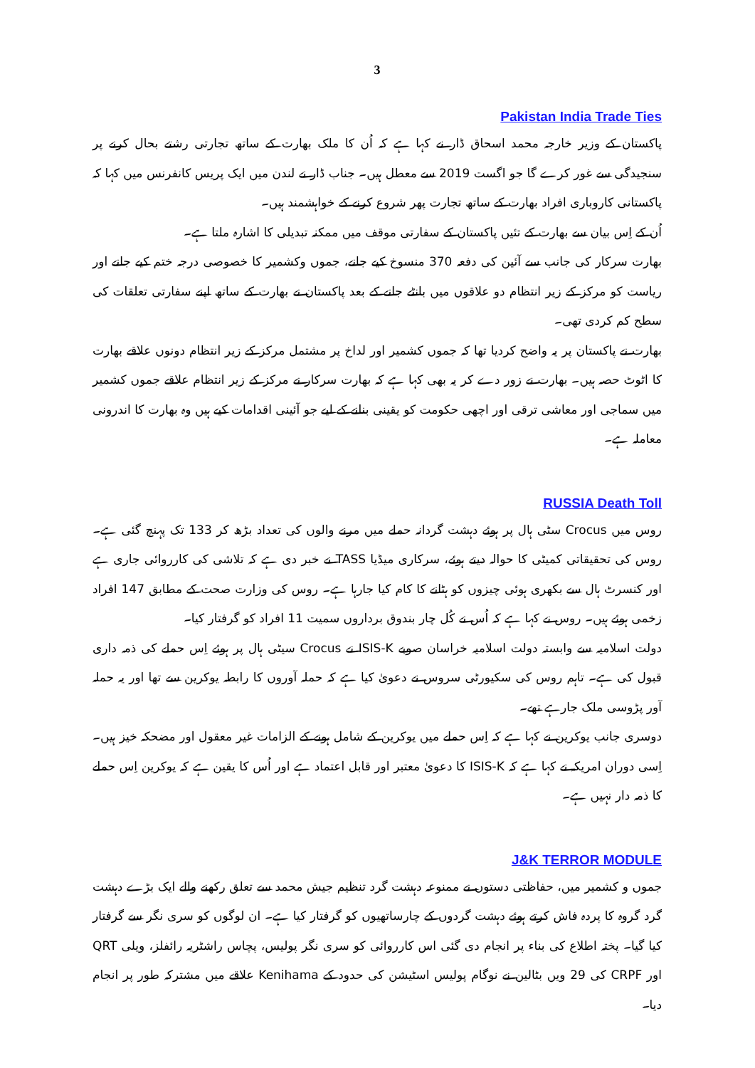3
Pakistan India Trade Ties
پاکستان کے وزیر خارجہ محمد اسحاق ڈار نے کہا ہے کہ اُن کا ملک بھارت کے ساتھ تجارتی رشتے بحال کرنے پر سنجیدگی سے غور کرے گا جو اگست 2019 سے معطل ہیں۔ جناب ڈار نے لندن میں ایک پریس کانفرنس میں کہا کہ پاکستانی کاروباری افراد بھارت کے ساتھ تجارت پھر شروع کرنے کے خواہشمند ہیں۔
اُن کے اِس بیان سے بھارت کے تئیں پاکستان کے سفارتی موقف میں ممکنہ تبدیلی کا اشارہ ملتا ہے۔
بھارت سرکار کی جانب سے آئین کی دفعہ 370 منسوخ کیے جانے، جموں وکشمیر کا خصوصی درجہ ختم کیے جانے اور ریاست کو مرکز کے زیر انتظام دو علاقوں میں بانٹے جانے کے بعد پاکستان نے بھارت کے ساتھ اپنے سفارتی تعلقات کی سطح کم کردی تھی۔
بھارت نے پاکستان پر یہ واضح کردیا تھا کہ جموں کشمیر اور لداخ پر مشتمل مرکز کے زیر انتظام دونوں علاقے بھارت کا اٹوٹ حصہ ہیں۔ بھارت نے زور دے کر یہ بھی کہا ہے کہ بھارت سرکار نے مرکز کے زیر انتظام علاقے جموں کشمیر میں سماجی اور معاشی ترقی اور اچھی حکومت کو یقینی بنانے کے لیے جو آئینی اقدامات کیے ہیں وہ بھارت کا اندرونی معاملہ ہے۔
RUSSIA Death Toll
روس میں Crocus سٹی ہال پر ہوئے دہشت گردانہ حملے میں مرنے والوں کی تعداد بڑھ کر 133 تک پہنچ گئی ہے۔ روس کی تحقیقاتی کمیٹی کا حوالہ دیتے ہوئے، سرکاری میڈیا TASS نے خبر دی ہے کہ تلاشی کی کارروائی جاری ہے اور کنسرٹ ہال سے بکھری ہوئی چیزوں کو ہٹانے کا کام کیا جارہا ہے۔ روس کی وزارت صحت کے مطابق 147 افراد زخمی ہوئے ہیں۔ روس نے کہا ہے کہ اُس نے کُل چار بندوق برداروں سمیت 11 افراد کو گرفتار کیا۔
دولت اسلامیہ سے وابستہ دولت اسلامیہ خراسان صوبے ISIS-K نے Crocus سیٹی ہال پر ہوئے اِس حملے کی ذمہ داری قبول کی ہے۔ تاہم روس کی سکیورٹی سروس نے دعویٰ کیا ہے کہ حملہ آوروں کا رابطہ یوکرین سے تھا اور یہ حملہ آور پڑوسی ملک جارہے تھے۔
دوسری جانب یوکرین نے کہا ہے کہ اِس حملے میں یوکرین کے شامل ہونے کے الزامات غیر معقول اور مضحکہ خیز ہیں۔ اِسی دوران امریکہ نے کہا ہے کہ ISIS-K کا دعویٰ معتبر اور قابل اعتماد ہے اور اُس کا یقین ہے کہ یوکرین اِس حملے کا ذمہ دار نہیں ہے۔
J&K TERROR MODULE
جموں و کشمیر میں، حفاظتی دستوں نے ممنوعہ دہشت گرد تنظیم جیش محمد سے تعلق رکھنے والے ایک بڑے دہشت گرد گروہ کا پردہ فاش کرتے ہوئے دہشت گردوں کے چارساتھیوں کو گرفتار کیا ہے۔ ان لوگوں کو سری نگر سے گرفتار کیا گیا۔ پختہ اطلاع کی بناء پر انجام دی گئی اس کارروائی کو سری نگر پولیس، پچاس راشٹریہ رائفلز، ویلی QRT اور CRPF کی 29 ویں بٹالین نے نوگام پولیس اسٹیشن کی حدود کے Kenihama علاقے میں مشترکہ طور پر انجام دیا۔